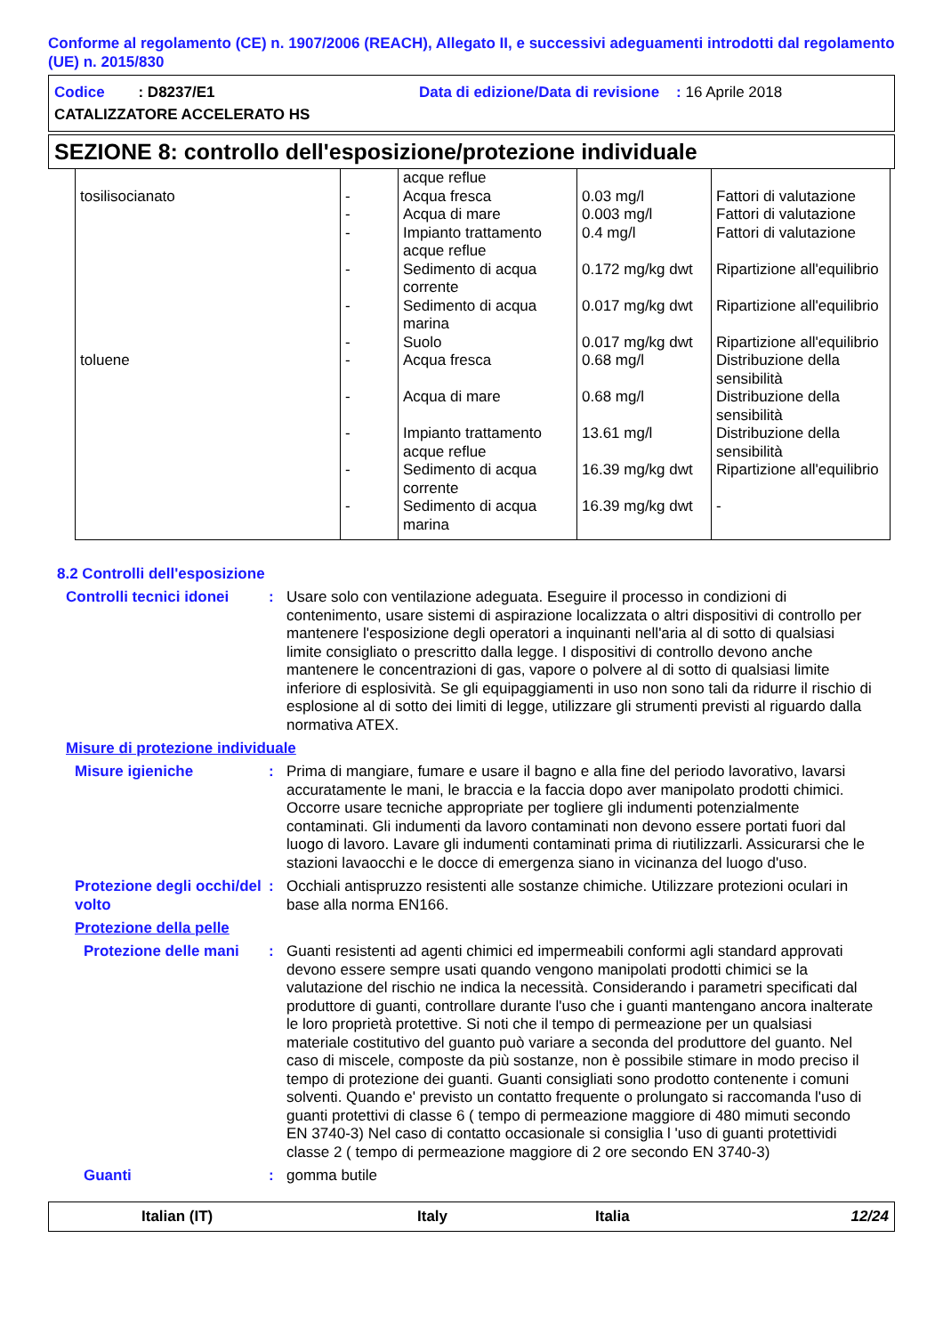Conforme al regolamento (CE) n. 1907/2006 (REACH), Allegato II, e successivi adeguamenti introdotti dal regolamento (UE) n. 2015/830
Codice : D8237/E1 Data di edizione/Data di revisione : 16 Aprile 2018
CATALIZZATORE ACCELERATO HS
SEZIONE 8: controllo dell'esposizione/protezione individuale
| | | acque reflue | | |
| tosilisocianato | - | Acqua fresca | 0.03 mg/l | Fattori di valutazione |
| | - | Acqua di mare | 0.003 mg/l | Fattori di valutazione |
| | - | Impianto trattamento acque reflue | 0.4 mg/l | Fattori di valutazione |
| | - | Sedimento di acqua corrente | 0.172 mg/kg dwt | Ripartizione all'equilibrio |
| | - | Sedimento di acqua marina | 0.017 mg/kg dwt | Ripartizione all'equilibrio |
| | - | Suolo | 0.017 mg/kg dwt | Ripartizione all'equilibrio |
| toluene | - | Acqua fresca | 0.68 mg/l | Distribuzione della sensibilità |
| | - | Acqua di mare | 0.68 mg/l | Distribuzione della sensibilità |
| | - | Impianto trattamento acque reflue | 13.61 mg/l | Distribuzione della sensibilità |
| | - | Sedimento di acqua corrente | 16.39 mg/kg dwt | Ripartizione all'equilibrio |
| | - | Sedimento di acqua marina | 16.39 mg/kg dwt | - |
8.2 Controlli dell'esposizione
Controlli tecnici idonei
: Usare solo con ventilazione adeguata. Eseguire il processo in condizioni di contenimento, usare sistemi di aspirazione localizzata o altri dispositivi di controllo per mantenere l'esposizione degli operatori a inquinanti nell'aria al di sotto di qualsiasi limite consigliato o prescritto dalla legge. I dispositivi di controllo devono anche mantenere le concentrazioni di gas, vapore o polvere al di sotto di qualsiasi limite inferiore di esplosività. Se gli equipaggiamenti in uso non sono tali da ridurre il rischio di esplosione al di sotto dei limiti di legge, utilizzare gli strumenti previsti al riguardo dalla normativa ATEX.
Misure di protezione individuale
Misure igieniche : Prima di mangiare, fumare e usare il bagno e alla fine del periodo lavorativo, lavarsi accuratamente le mani, le braccia e la faccia dopo aver manipolato prodotti chimici. Occorre usare tecniche appropriate per togliere gli indumenti potenzialmente contaminati. Gli indumenti da lavoro contaminati non devono essere portati fuori dal luogo di lavoro. Lavare gli indumenti contaminati prima di riutilizzarli. Assicurarsi che le stazioni lavaocchi e le docce di emergenza siano in vicinanza del luogo d'uso.
Protezione degli occhi/del volto
: Occhiali antispruzzo resistenti alle sostanze chimiche. Utilizzare protezioni oculari in base alla norma EN166.
Protezione della pelle
Protezione delle mani
: Guanti resistenti ad agenti chimici ed impermeabili conformi agli standard approvati devono essere sempre usati quando vengono manipolati prodotti chimici se la valutazione del rischio ne indica la necessità. Considerando i parametri specificati dal produttore di guanti, controllare durante l'uso che i guanti mantengano ancora inalterate le loro proprietà protettive. Si noti che il tempo di permeazione per un qualsiasi materiale costitutivo del guanto può variare a seconda del produttore del guanto. Nel caso di miscele, composte da più sostanze, non è possibile stimare in modo preciso il tempo di protezione dei guanti. Guanti consigliati sono prodotto contenente i comuni solventi. Quando e' previsto un contatto frequente o prolungato si raccomanda l'uso di guanti protettivi di classe 6 ( tempo di permeazione maggiore di 480 mimuti secondo EN 3740-3) Nel caso di contatto occasionale si consiglia l 'uso di guanti protettividi classe 2 ( tempo di permeazione maggiore di 2 ore secondo EN 3740-3)
Guanti : gomma butile
Italian (IT) Italy Italia 12/24